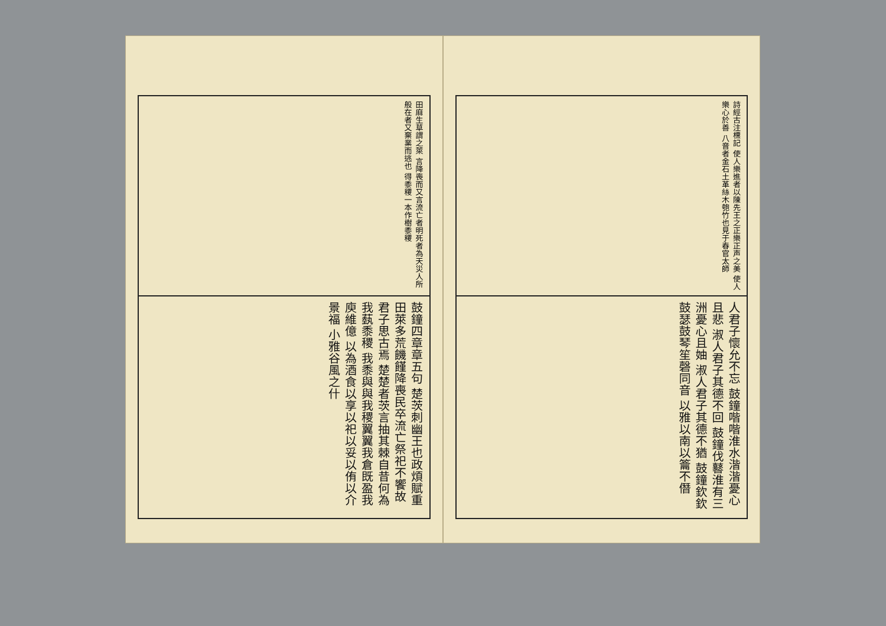田麻生草謂之萊 言降喪而又言流亡者明死者為天災人所般在者又棄業而逃也 得黍稷一本作樹黍稷
鼓鐘四章章五句 楚茨刺幽王也政煩賦重田萊多荒饑饉降喪民卒流亡祭祀不饗故君子思古焉 楚楚者茨言抽其棘自昔何為我蓺黍稷 我黍與與我稷翼翼我倉既盈我庾維億 以為酒食以享以祀以妥以侑以介景福 小雅谷風之什
詩經古注標記 使人樂進者以陳先王之正樂正声之美 使人樂心於善 八音者金石土革絲木匏竹也見于春官太師
人君子懷允不忘 鼓鐘喈喈淮水湝湝憂心且悲 淑人君子其德不回 鼓鐘伐鼛淮有三洲憂心且妯 淑人君子其德不猶 鼓鐘欽欽鼓瑟鼓琴笙磬同音 以雅以南以籥不僭